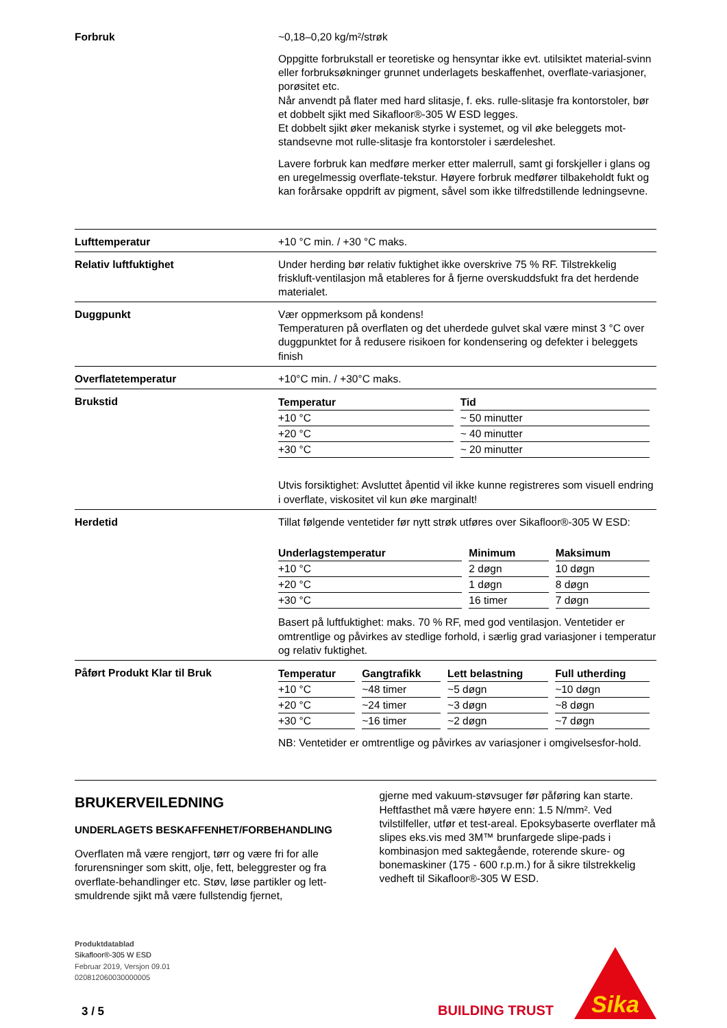Forbruk ~0,18–0,20 kg/m²/strøk
Oppgitte forbrukstall er teoretiske og hensyntar ikke evt. utilsiktet material-svinn eller forbruksøkninger grunnet underlagets beskaffenhet, overflate-variasjoner, porøsitet etc.
Når anvendt på flater med hard slitasje, f. eks. rulle-slitasje fra kontorstoler, bør et dobbelt sjikt med Sikafloor®-305 W ESD legges.
Et dobbelt sjikt øker mekanisk styrke i systemet, og vil øke beleggets mot-standsevne mot rulle-slitasje fra kontorstoler i særdeleshet.
Lavere forbruk kan medføre merker etter malerrull, samt gi forskjeller i glans og en uregelmessig overflate-tekstur. Høyere forbruk medfører tilbakeholdt fukt og kan forårsake oppdrift av pigment, såvel som ikke tilfredstillende ledningsevne.
Lufttemperatur +10 °C min. / +30 °C maks.
Relativ luftfuktighet Under herding bør relativ fuktighet ikke overskrive 75 % RF. Tilstrekkelig friskluft-ventilasjon må etableres for å fjerne overskuddsfukt fra det herdende materialet.
Duggpunkt Vær oppmerksom på kondens!
Temperaturen på overflaten og det uherdede gulvet skal være minst 3 °C over duggpunktet for å redusere risikoen for kondensering og defekter i beleggets finish
Overflatetemperatur +10°C min. / +30°C maks.
Brukstid
| Temperatur | Tid |
| --- | --- |
| +10 °C | ~ 50 minutter |
| +20 °C | ~ 40 minutter |
| +30 °C | ~ 20 minutter |
Utvis forsiktighet: Avsluttet åpentid vil ikke kunne registreres som visuell endring i overflate, viskositet vil kun øke marginalt!
Herdetid Tillat følgende ventetider før nytt strøk utføres over Sikafloor®-305 W ESD:
| Underlagstemperatur | Minimum | Maksimum |
| --- | --- | --- |
| +10 °C | 2 døgn | 10 døgn |
| +20 °C | 1 døgn | 8 døgn |
| +30 °C | 16 timer | 7 døgn |
Basert på luftfuktighet: maks. 70 % RF, med god ventilasjon. Ventetider er omtrentlige og påvirkes av stedlige forhold, i særlig grad variasjoner i temperatur og relativ fuktighet.
Påført Produkt Klar til Bruk
| Temperatur | Gangtrafikk | Lett belastning | Full utherding |
| --- | --- | --- | --- |
| +10 °C | ~48 timer | ~5 døgn | ~10 døgn |
| +20 °C | ~24 timer | ~3 døgn | ~8 døgn |
| +30 °C | ~16 timer | ~2 døgn | ~7 døgn |
NB: Ventetider er omtrentlige og påvirkes av variasjoner i omgivelsesfor-hold.
BRUKERVEILEDNING
UNDERLAGETS BESKAFFENHET/FORBEHANDLING
Overflaten må være rengjort, tørr og være fri for alle forurensninger som skitt, olje, fett, beleggrester og fra overflate-behandlinger etc. Støv, løse partikler og lett-smuldrende sjikt må være fullstendig fjernet,
gjerne med vakuum-støvsuger før påføring kan starte. Heftfasthet må være høyere enn: 1.5 N/mm². Ved tvilstilfeller, utfør et test-areal. Epoksybaserte overflater må slipes eks.vis med 3M™ brunfargede slipe-pads i kombinasjon med saktegående, roterende skure- og bonemaskiner (175 - 600 r.p.m.) for å sikre tilstrekkelig vedheft til Sikafloor®-305 W ESD.
Produktdatablad
Sikafloor®-305 W ESD
Februar 2019, Versjon 09.01
020812060030000005
3 / 5
BUILDING TRUST
Sika